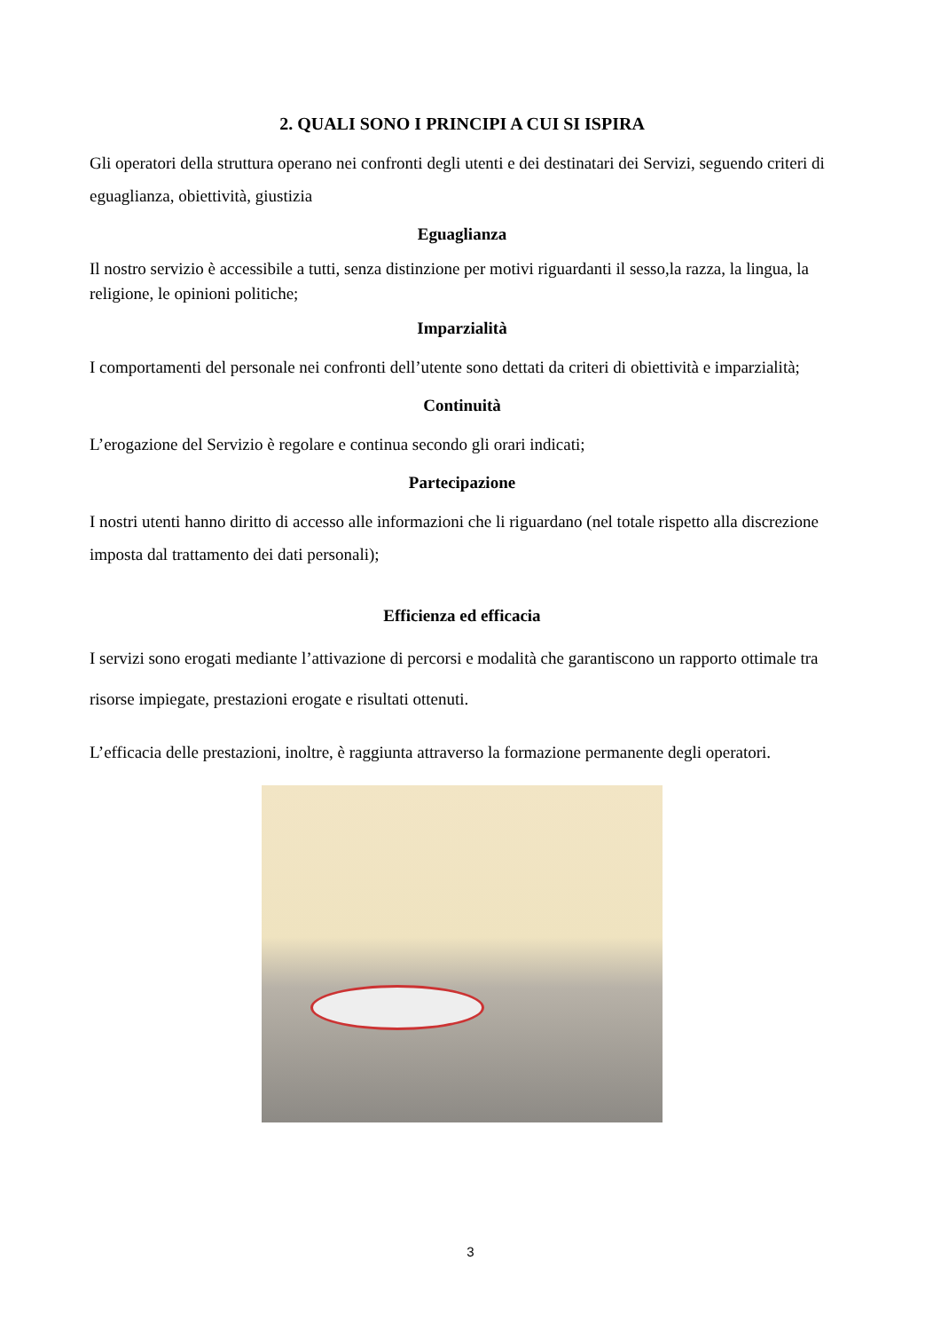2. QUALI SONO I PRINCIPI A CUI SI ISPIRA
Gli operatori della struttura operano nei confronti degli utenti e dei destinatari dei Servizi, seguendo criteri di eguaglianza, obiettività, giustizia
Eguaglianza
Il nostro servizio è accessibile a tutti, senza distinzione per motivi riguardanti il sesso,la razza, la lingua, la religione, le opinioni politiche;
Imparzialità
I comportamenti del personale nei confronti dell’utente sono dettati da criteri di obiettività e imparzialità;
Continuità
L’erogazione del Servizio è regolare e continua secondo gli orari indicati;
Partecipazione
I nostri utenti hanno diritto di accesso alle informazioni che li riguardano (nel totale rispetto alla discrezione imposta dal trattamento dei dati personali);
Efficienza ed efficacia
I servizi sono erogati mediante l’attivazione di percorsi e modalità che garantiscono un rapporto ottimale tra risorse impiegate, prestazioni erogate e risultati ottenuti.
L’efficacia delle prestazioni, inoltre, è raggiunta attraverso la formazione permanente degli operatori.
3